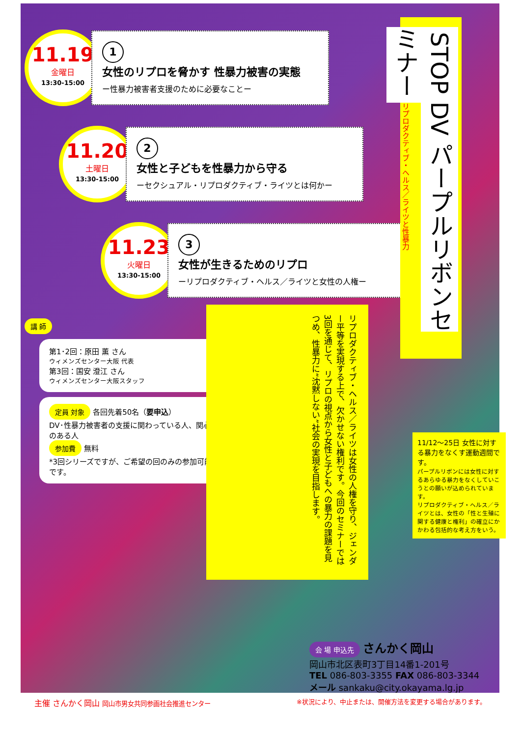11.19
金曜日
13:30-15:00
1
女性のリプロを脅かす 性暴力被害の実態
ー性暴力被害者支援のために必要なことー
11.20
土曜日
13:30-15:00
2
女性と子どもを性暴力から守る
ーセクシュアル・リプロダクティブ・ライツとは何かー
11.23
火曜日
13:30-15:00
3
女性が生きるためのリプロ
ーリプロダクティブ・ヘルス／ライツと女性の人権ー
講 師
第1･2回：原田 薫 さん
ウィメンズセンター大阪 代表
第3回：国安 澄江 さん
ウィメンズセンター大阪スタッフ
定員 対象 各回先着50名（要申込）
DV･性暴力被害者の支援に関わっている人、関心のある人
参加費 無料
*3回シリーズですが、ご希望の回のみの参加可能です。
STOP DV パープルリボンセミナー リプロダクティブ・ヘルス／ライツと性暴力
リプロダクティブ・ヘルス／ライツは女性の人権を守り、ジェンダー平等を実現する上で、欠かせない権利です。今回のセミナーでは3回を通じて、リプロの視点から女性と子どもへの暴力の課題を見つめ、性暴力に“沈黙しない”社会の実現を目指します。
11/12～25日 女性に対する暴力をなくす運動週間です。
パープルリボンには女性に対するあらゆる暴力をなくしていこうとの願いが込められています。
リプロダクティブ・ヘルス／ライツとは、女性の「性と生殖に関する健康と権利」の確立にかかわる包括的な考え方をいう。
会 場 申込先 さんかく岡山
岡山市北区表町3丁目14番1-201号
TEL 086-803-3355 FAX 086-803-3344
メール sankaku@city.okayama.lg.jp
主催 さんかく岡山 岡山市男女共同参画社会推進センター ※状況により、中止または、開催方法を変更する場合があります。